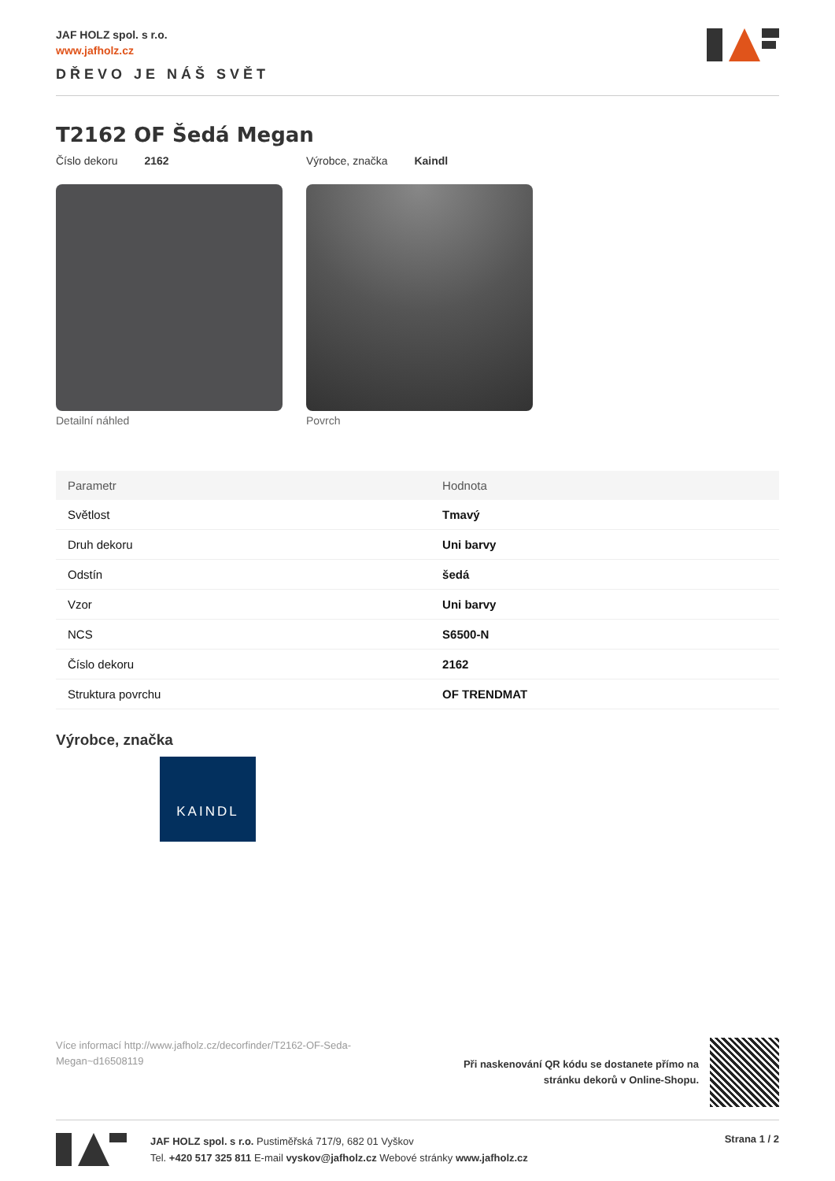JAF HOLZ spol. s r.o.
www.jafholz.cz
DŘEVO JE NÁŠ SVĚT
T2162 OF Šedá Megan
Číslo dekoru 2162 Výrobce, značka Kaindl
Detailní náhled Povrch
| Parametr | Hodnota |
| --- | --- |
| Světlost | Tmavý |
| Druh dekoru | Uni barvy |
| Odstín | šedá |
| Vzor | Uni barvy |
| NCS | S6500-N |
| Číslo dekoru | 2162 |
| Struktura povrchu | OF TRENDMAT |
Výrobce, značka
KAINDL
Více informací http://www.jafholz.cz/decorfinder/T2162-OF-Seda-Megan~d16508119
Při naskenování QR kódu se dostanete přímo na
stránku dekorů v Online-Shopu.
JAF HOLZ spol. s r.o. Pustiměřská 717/9, 682 01 Vyškov
Tel. +420 517 325 811 E-mail vyskov@jafholz.cz Webové stránky www.jafholz.cz
Strana 1 / 2